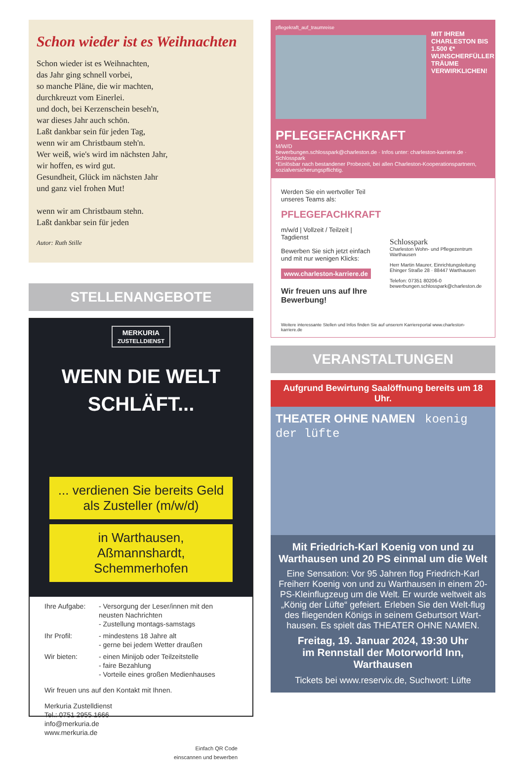Schon wieder ist es Weihnachten
Schon wieder ist es Weihnachten,
das Jahr ging schnell vorbei,
so manche Pläne, die wir machten,
durchkreuzt vom Einerlei.
und doch, bei Kerzenschein beseh'n,
war dieses Jahr auch schön.
Laßt dankbar sein für jeden Tag,
wenn wir am Christbaum steh'n.
Wer weiß, wie's wird im nächsten Jahr,
wir hoffen, es wird gut.
Gesundheit, Glück im nächsten Jahr
und ganz viel frohen Mut!
wenn wir am Christbaum stehn.
Laßt dankbar sein für jeden
Autor: Ruth Stille
STELLENANGEBOTE
MERKURIA
ZUSTELLDIENST
WENN DIE WELT
SCHLÄFT...
... verdienen Sie bereits Geld als Zusteller (m/w/d)
in Warthausen,
Aßmannshardt, Schemmerhofen
Ihre Aufgabe: - Versorgung der Leser/innen mit den neusten Nachrichten
- Zustellung montags-samstags
Ihr Profil: - mindestens 18 Jahre alt
- gerne bei jedem Wetter draußen
Wir bieten: - einen Minijob oder Teilzeitstelle
- faire Bezahlung
- Vorteile eines großen Medienhauses
Wir freuen uns auf den Kontakt mit Ihnen.
Merkuria Zustelldienst
Tel.: 0751 2955 1666
info@merkuria.de
www.merkuria.de
Einfach QR Code
einscannen und bewerben
pflegekraft_auf_traumreise
MIT IHREM CHARLESTON BIS 1.500 €* WUNSCHERFÜLLER TRÄUME VERWIRKLICHEN!
PFLEGEFACHKRAFT
M/W/D
bewerbungen.schlosspark@charleston.de · Infos unter: charleston-karriere.de · Schlosspark
*Einlösbar nach bestandener Probezeit, bei allen Charleston-Kooperationspartnern, sozialversicherungspflichtig.
Werden Sie ein wertvoller Teil unseres Teams als:
PFLEGEFACHKRAFT
m/w/d | Vollzeit / Teilzeit | Tagdienst
Bewerben Sie sich jetzt einfach und mit nur wenigen Klicks:
www.charleston-karriere.de
Wir freuen uns auf Ihre Bewerbung!
Schlosspark
Charleston Wohn- und Pflegezentrum Warthausen
Herr Martin Maurer, Einrichtungsleitung
Ehinger Straße 28 · 88447 Warthausen
Telefon: 07351 80206-0
bewerbungen.schlosspark@charleston.de
Weitere interessante Stellen und Infos finden Sie auf unserem Karriereportal www.charleston-karriere.de
VERANSTALTUNGEN
Aufgrund Bewirtung Saalöffnung bereits um 18 Uhr.
THEATER OHNE NAMEN koenig der lüfte
Mit Friedrich-Karl Koenig von und zu Warthausen und 20 PS einmal um die Welt
Eine Sensation: Vor 95 Jahren flog Friedrich-Karl Freiherr Koenig von und zu Warthausen in einem 20-PS-Kleinflugzeug um die Welt. Er wurde weltweit als „König der Lüfte“ gefeiert. Erleben Sie den Welt-flug des fliegenden Königs in seinem Geburtsort Wart-hausen. Es spielt das THEATER OHNE NAMEN.
Freitag, 19. Januar 2024, 19:30 Uhr
im Rennstall der Motorworld Inn,
Warthausen
Tickets bei www.reservix.de, Suchwort: Lüfte